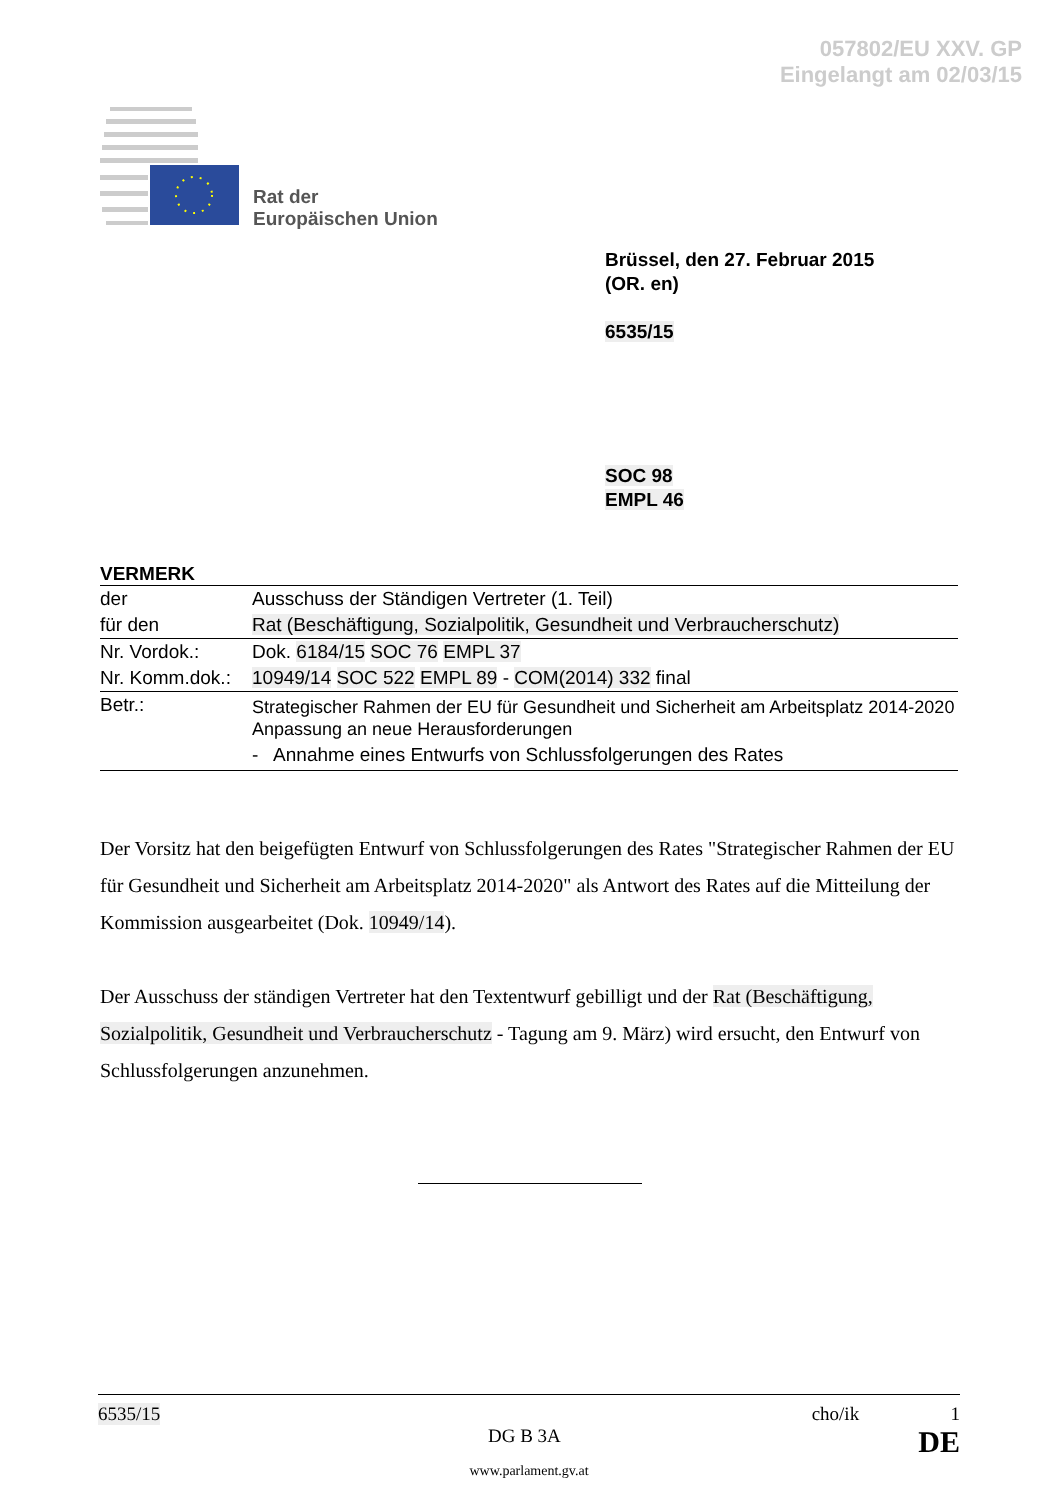057802/EU XXV. GP
Eingelangt am 02/03/15
Rat der
Europäischen Union
Brüssel, den 27. Februar 2015
(OR. en)
6535/15
SOC 98
EMPL 46
VERMERK
| der | Ausschuss der Ständigen Vertreter (1. Teil) |
| für den | Rat (Beschäftigung, Sozialpolitik, Gesundheit und Verbraucherschutz) |
| Nr. Vordok.: | Dok. 6184/15 SOC 76 EMPL 37 |
| Nr. Komm.dok.: | 10949/14 SOC 522 EMPL 89 - COM(2014) 332 final |
| Betr.: | Strategischer Rahmen der EU für Gesundheit und Sicherheit am Arbeitsplatz 2014-2020 Anpassung an neue Herausforderungen - Annahme eines Entwurfs von Schlussfolgerungen des Rates |
Der Vorsitz hat den beigefügten Entwurf von Schlussfolgerungen des Rates "Strategischer Rahmen der EU für Gesundheit und Sicherheit am Arbeitsplatz 2014-2020" als Antwort des Rates auf die Mitteilung der Kommission ausgearbeitet (Dok. 10949/14).
Der Ausschuss der ständigen Vertreter hat den Textentwurf gebilligt und der Rat (Beschäftigung, Sozialpolitik, Gesundheit und Verbraucherschutz - Tagung am 9. März) wird ersucht, den Entwurf von Schlussfolgerungen anzunehmen.
6535/15 cho/ik 1
DG B 3A DE
www.parlament.gv.at